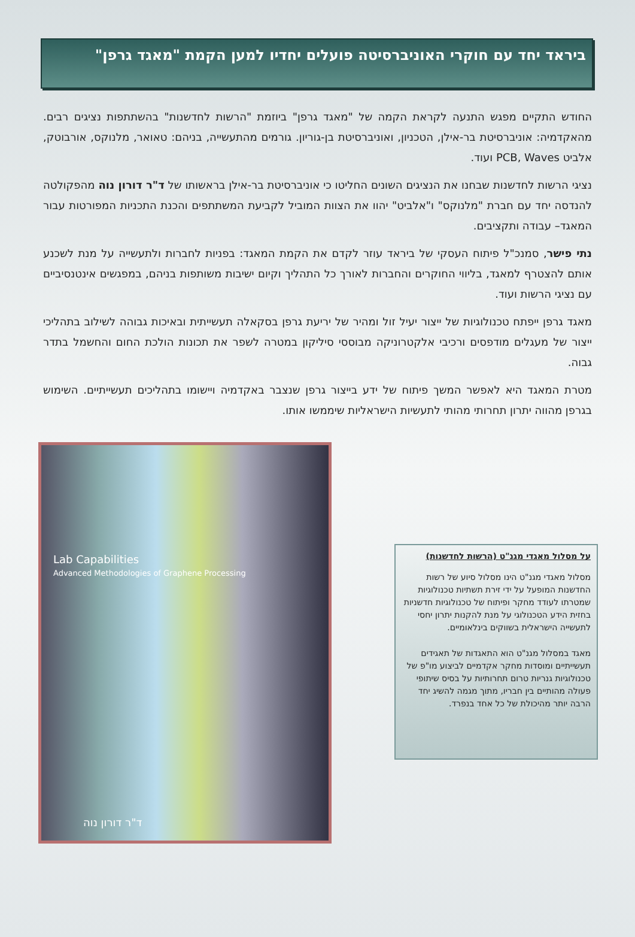ביראד יחד עם חוקרי האוניברסיטה פועלים יחדיו למען הקמת "מאגד גרפן"
החודש התקיים מפגש התנעה לקראת הקמה של "מאגד גרפן" ביוזמת "הרשות לחדשנות" בהשתתפות נציגים רבים. מהאקדמיה: אוניברסיטת בר-אילן, הטכניון, ואוניברסיטת בן-גוריון. גורמים מהתעשייה, בניהם: טאואר, מלנוקס, אורבוטק, אלביט PCB, Waves ועוד.
נציגי הרשות לחדשנות שבחנו את הנציגים השונים החליטו כי אוניברסיטת בר-אילן בראשותו של ד"ר דורון נוה מהפקולטה להנדסה יחד עם חברת "מלנוקס" ו"אלביט" יהוו את הצוות המוביל לקביעת המשתתפים והכנת התכניות המפורטות עבור המאגד– עבודה ותקציבים.
נתי פישר, סמנכ"ל פיתוח העסקי של ביראד עוזר לקדם את הקמת המאגד: בפניות לחברות ולתעשייה על מנת לשכנע אותם להצטרף למאגד, בליווי החוקרים והחברות לאורך כל התהליך וקיום ישיבות משותפות בניהם, במפגשים אינטנסיביים עם נציגי הרשות ועוד.
מאגד גרפן ייפתח טכנולוגיות של ייצור יעיל זול ומהיר של יריעת גרפן בסקאלה תעשייתית ובאיכות גבוהה לשילוב בתהליכי ייצור של מעגלים מודפסים ורכיבי אלקטרוניקה מבוססי סיליקון במטרה לשפר את תכונות הולכת החום והחשמל בתדר גבוה.
מטרת המאגד היא לאפשר המשך פיתוח של ידע בייצור גרפן שנצבר באקדמיה ויישומו בתהליכים תעשייתיים. השימוש בגרפן מהווה יתרון תחרותי מהותי לתעשיות הישראליות שיממשו אותו.
על מסלול מאגדי מגנ"ט (הרשות לחדשנות)
מסלול מאגדי מגנ"ט הינו מסלול סיוע של רשות החדשנות המופעל על ידי זירת תשתיות טכנולוגיות שמטרתו לעודד מחקר ופיתוח של טכנולוגיות חדשניות בחזית הידע הטכנולוגי על מנת להקנות יתרון יחסי לתעשייה הישראלית בשווקים בינלאומיים.
מאגד במסלול מגנ"ט הוא התאגדות של תאגידים תעשייתיים ומוסדות מחקר אקדמיים לביצוע מו"פ של טכנולוגיות גנריות טרום תחרותיות על בסיס שיתופי פעולה מהותיים בין חבריו, מתוך מגמה להשיג יחד הרבה יותר מהיכולת של כל אחד בנפרד.
Lab Capabilities
Advanced Methodologies of Graphene Processing
ד"ר דורון נוה